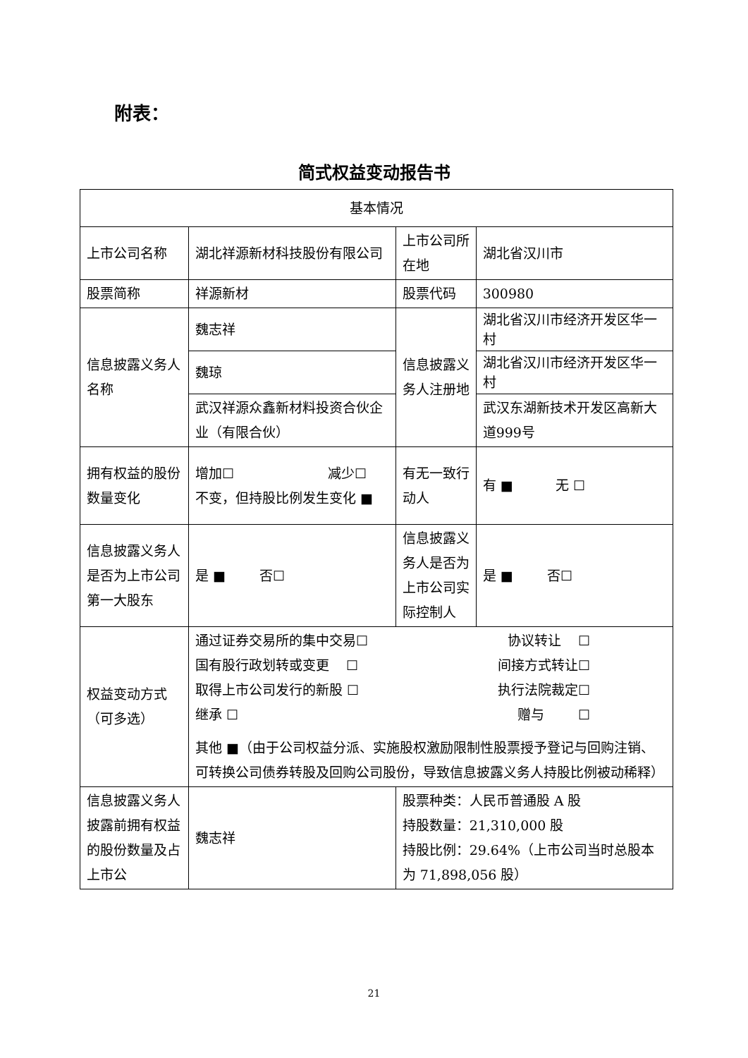附表：
简式权益变动报告书
| 基本情况 | | | | |
| 上市公司名称 | 湖北祥源新材科技股份有限公司 | | 上市公司所在地 | 湖北省汉川市 |
| 股票简称 | 祥源新材 | | 股票代码 | 300980 |
| 信息披露义务人名称 | 魏志祥 | | 信息披露义务人注册地 | 湖北省汉川市经济开发区华一村 |
| | 魏琼 | | | 湖北省汉川市经济开发区华一村 |
| | 武汉祥源众鑫新材料投资合伙企业（有限合伙） | | | 武汉东湖新技术开发区高新大道999号 |
| 拥有权益的股份数量变化 | 增加☐ 减少☐ 不变，但持股比例发生变化 ■ | | 有无一致行动人 | 有 ■ 无 ☐ |
| 信息披露义务人是否为上市公司第一大股东 | 是 ■ 否☐ | | 信息披露义务人是否为上市公司实际控制人 | 是 ■ 否☐ |
| 权益变动方式（可多选） | 通过证券交易所的集中交易☐ 协议转让 ☐ 国有股行政划转或变更 ☐ 间接方式转让☐ 取得上市公司发行的新股 ☐ 执行法院裁定☐ 继承 ☐ 赠与 ☐ 其他 ■（由于公司权益分派、实施股权激励限制性股票授予登记与回购注销、可转换公司债券转股及回购公司股份，导致信息披露义务人持股比例被动稀释） | | | |
| 信息披露义务人披露前拥有权益的股份数量及占上市公 | 魏志祥 | 股票种类：人民币普通股 A 股 持股数量：21,310,000 股 持股比例：29.64%（上市公司当时总股本为 71,898,056 股） | | |
21